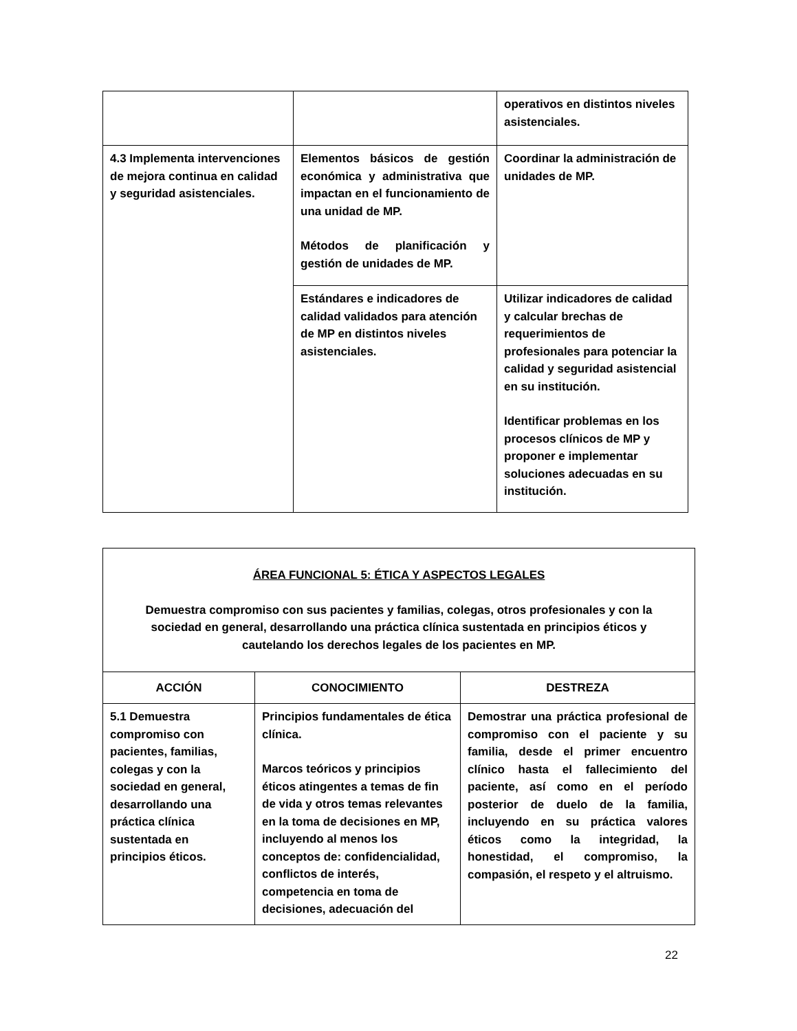| | | operativos en distintos niveles asistenciales. |
| 4.3 Implementa intervenciones de mejora continua en calidad y seguridad asistenciales. | Elementos básicos de gestión económica y administrativa que impactan en el funcionamiento de una unidad de MP. Métodos de planificación y gestión de unidades de MP. | Coordinar la administración de unidades de MP. |
| | Estándares e indicadores de calidad validados para atención de MP en distintos niveles asistenciales. | Utilizar indicadores de calidad y calcular brechas de requerimientos de profesionales para potenciar la calidad y seguridad asistencial en su institución. Identificar problemas en los procesos clínicos de MP y proponer e implementar soluciones adecuadas en su institución. |
| ÁREA FUNCIONAL 5: ÉTICA Y ASPECTOS LEGALES Demuestra compromiso con sus pacientes y familias, colegas, otros profesionales y con la sociedad en general, desarrollando una práctica clínica sustentada en principios éticos y cautelando los derechos legales de los pacientes en MP. | | |
| ACCIÓN | CONOCIMIENTO | DESTREZA |
| 5.1 Demuestra compromiso con pacientes, familias, colegas y con la sociedad en general, desarrollando una práctica clínica sustentada en principios éticos. | Principios fundamentales de ética clínica. Marcos teóricos y principios éticos atingentes a temas de fin de vida y otros temas relevantes en la toma de decisiones en MP, incluyendo al menos los conceptos de: confidencialidad, conflictos de interés, competencia en toma de decisiones, adecuación del | Demostrar una práctica profesional de compromiso con el paciente y su familia, desde el primer encuentro clínico hasta el fallecimiento del paciente, así como en el período posterior de duelo de la familia, incluyendo en su práctica valores éticos como la integridad, la honestidad, el compromiso, la compasión, el respeto y el altruismo. |
22